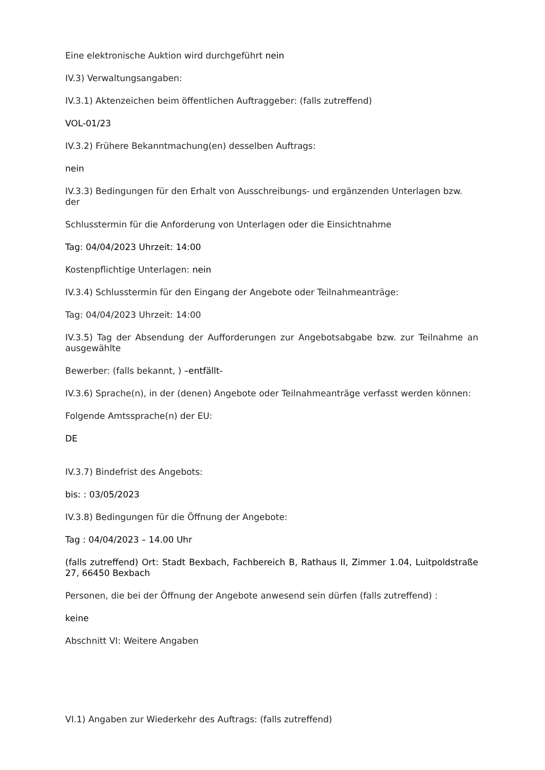Eine elektronische Auktion wird durchgeführt nein
IV.3) Verwaltungsangaben:
IV.3.1) Aktenzeichen beim öffentlichen Auftraggeber: (falls zutreffend)
VOL-01/23
IV.3.2) Frühere Bekanntmachung(en) desselben Auftrags:
nein
IV.3.3) Bedingungen für den Erhalt von Ausschreibungs- und ergänzenden Unterlagen bzw. der
Schlusstermin für die Anforderung von Unterlagen oder die Einsichtnahme
Tag: 04/04/2023 Uhrzeit: 14:00
Kostenpflichtige Unterlagen: nein
IV.3.4) Schlusstermin für den Eingang der Angebote oder Teilnahmeanträge:
Tag: 04/04/2023 Uhrzeit: 14:00
IV.3.5) Tag der Absendung der Aufforderungen zur Angebotsabgabe bzw. zur Teilnahme an ausgewählte
Bewerber: (falls bekannt, ) –entfällt-
IV.3.6) Sprache(n), in der (denen) Angebote oder Teilnahmeanträge verfasst werden können:
Folgende Amtssprache(n) der EU:
DE
IV.3.7) Bindefrist des Angebots:
bis: : 03/05/2023
IV.3.8) Bedingungen für die Öffnung der Angebote:
Tag : 04/04/2023 – 14.00 Uhr
(falls zutreffend) Ort: Stadt Bexbach, Fachbereich B, Rathaus II, Zimmer 1.04, Luitpoldstraße 27, 66450 Bexbach
Personen, die bei der Öffnung der Angebote anwesend sein dürfen (falls zutreffend) :
keine
Abschnitt VI: Weitere Angaben
VI.1) Angaben zur Wiederkehr des Auftrags: (falls zutreffend)